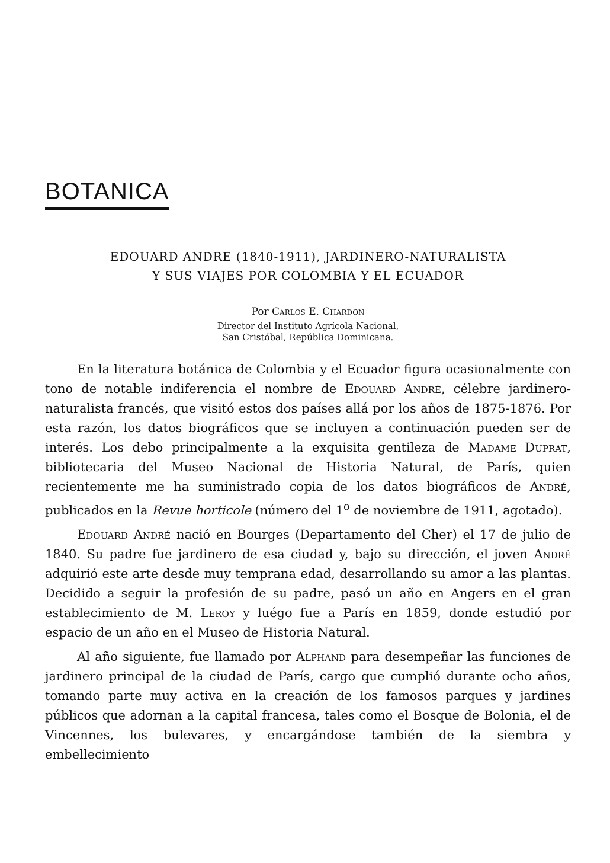BOTANICA
EDOUARD ANDRE (1840-1911), JARDINERO-NATURALISTA
Y SUS VIAJES POR COLOMBIA Y EL ECUADOR
Por Carlos E. Chardon
Director del Instituto Agrícola Nacional,
San Cristóbal, República Dominicana.
En la literatura botánica de Colombia y el Ecuador figura ocasionalmente con tono de notable indiferencia el nombre de Edouard André, célebre jardinero-naturalista francés, que visitó estos dos países allá por los años de 1875-1876. Por esta razón, los datos biográficos que se incluyen a continuación pueden ser de interés. Los debo principalmente a la exquisita gentileza de Madame Duprat, bibliotecaria del Museo Nacional de Historia Natural, de París, quien recientemente me ha suministrado copia de los datos biográficos de André, publicados en la Revue horticole (número del 1<sup>o</sup> de noviembre de 1911, agotado).
Edouard André nació en Bourges (Departamento del Cher) el 17 de julio de 1840. Su padre fue jardinero de esa ciudad y, bajo su dirección, el joven André adquirió este arte desde muy temprana edad, desarrollando su amor a las plantas. Decidido a seguir la profesión de su padre, pasó un año en Angers en el gran establecimiento de M. Leroy y luégo fue a París en 1859, donde estudió por espacio de un año en el Museo de Historia Natural.
Al año siguiente, fue llamado por Alphand para desempeñar las funciones de jardinero principal de la ciudad de París, cargo que cumplió durante ocho años, tomando parte muy activa en la creación de los famosos parques y jardines públicos que adornan a la capital francesa, tales como el Bosque de Bolonia, el de Vincennes, los bulevares, y encargándose también de la siembra y embellecimiento